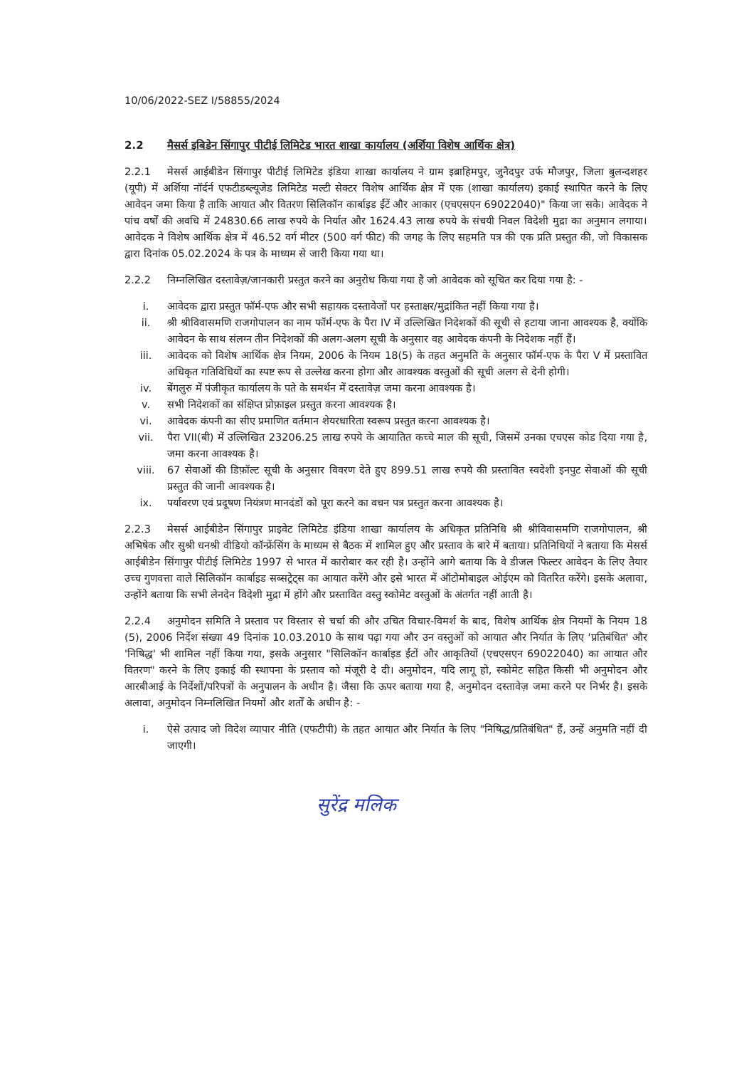10/06/2022-SEZ I/58855/2024
2.2 मैसर्स इबिडेन सिंगापुर पीटीई लिमिटेड भारत शाखा कार्यालय (अर्शिया विशेष आर्थिक क्षेत्र)
2.2.1 मेसर्स आईबीडेन सिंगापुर पीटीई लिमिटेड इंडिया शाखा कार्यालय ने ग्राम इब्राहिमपुर, जुनैदपुर उर्फ मौजपुर, जिला बुलन्दशहर (यूपी) में अर्शिया नॉर्दर्न एफटीडब्ल्यूजेड लिमिटेड मल्टी सेक्टर विशेष आर्थिक क्षेत्र में एक (शाखा कार्यालय) इकाई स्थापित करने के लिए आवेदन जमा किया है ताकि आयात और वितरण सिलिकॉन कार्बाइड ईंटें और आकार (एचएसएन 69022040)" किया जा सके। आवेदक ने पांच वर्षों की अवधि में 24830.66 लाख रुपये के निर्यात और 1624.43 लाख रुपये के संचयी निवल विदेशी मुद्रा का अनुमान लगाया। आवेदक ने विशेष आर्थिक क्षेत्र में 46.52 वर्ग मीटर (500 वर्ग फीट) की जगह के लिए सहमति पत्र की एक प्रति प्रस्तुत की, जो विकासक द्वारा दिनांक 05.02.2024 के पत्र के माध्यम से जारी किया गया था।
2.2.2 निम्नलिखित दस्तावेज़/जानकारी प्रस्तुत करने का अनुरोध किया गया है जो आवेदक को सूचित कर दिया गया है: -
i. आवेदक द्वारा प्रस्तुत फॉर्म-एफ और सभी सहायक दस्तावेजों पर हस्ताक्षर/मुद्रांकित नहीं किया गया है।
ii. श्री श्रीविवासमणि राजगोपालन का नाम फॉर्म-एफ के पैरा IV में उल्लिखित निदेशकों की सूची से हटाया जाना आवश्यक है, क्योंकि आवेदन के साथ संलग्न तीन निदेशकों की अलग-अलग सूची के अनुसार वह आवेदक कंपनी के निदेशक नहीं हैं।
iii. आवेदक को विशेष आर्थिक क्षेत्र नियम, 2006 के नियम 18(5) के तहत अनुमति के अनुसार फॉर्म-एफ के पैरा V में प्रस्तावित अधिकृत गतिविधियों का स्पष्ट रूप से उल्लेख करना होगा और आवश्यक वस्तुओं की सूची अलग से देनी होगी।
iv. बेंगलुरु में पंजीकृत कार्यालय के पते के समर्थन में दस्तावेज़ जमा करना आवश्यक है।
v. सभी निदेशकों का संक्षिप्त प्रोफ़ाइल प्रस्तुत करना आवश्यक है।
vi. आवेदक कंपनी का सीए प्रमाणित वर्तमान शेयरधारिता स्वरूप प्रस्तुत करना आवश्यक है।
vii. पैरा VII(बी) में उल्लिखित 23206.25 लाख रुपये के आयातित कच्चे माल की सूची, जिसमें उनका एचएस कोड दिया गया है, जमा करना आवश्यक है।
viii. 67 सेवाओं की डिफ़ॉल्ट सूची के अनुसार विवरण देते हुए 899.51 लाख रुपये की प्रस्तावित स्वदेशी इनपुट सेवाओं की सूची प्रस्तुत की जानी आवश्यक है।
ix. पर्यावरण एवं प्रदूषण नियंत्रण मानदंडों को पूरा करने का वचन पत्र प्रस्तुत करना आवश्यक है।
2.2.3 मेसर्स आईबीडेन सिंगापुर प्राइवेट लिमिटेड इंडिया शाखा कार्यालय के अधिकृत प्रतिनिधि श्री श्रीविवासमणि राजगोपालन, श्री अभिषेक और सुश्री धनश्री वीडियो कॉन्फ्रेंसिंग के माध्यम से बैठक में शामिल हुए और प्रस्ताव के बारे में बताया। प्रतिनिधियों ने बताया कि मेसर्स आईबीडेन सिंगापुर पीटीई लिमिटेड 1997 से भारत में कारोबार कर रही है। उन्होंने आगे बताया कि वे डीजल फिल्टर आवेदन के लिए तैयार उच्च गुणवत्ता वाले सिलिकॉन कार्बाइड सब्सट्रेट्स का आयात करेंगे और इसे भारत में ऑटोमोबाइल ओईएम को वितरित करेंगे। इसके अलावा, उन्होंने बताया कि सभी लेनदेन विदेशी मुद्रा में होंगे और प्रस्तावित वस्तु स्कोमेट वस्तुओं के अंतर्गत नहीं आती है।
2.2.4 अनुमोदन समिति ने प्रस्ताव पर विस्तार से चर्चा की और उचित विचार-विमर्श के बाद, विशेष आर्थिक क्षेत्र नियमों के नियम 18 (5), 2006 निर्देश संख्या 49 दिनांक 10.03.2010 के साथ पढ़ा गया और उन वस्तुओं को आयात और निर्यात के लिए 'प्रतिबंधित' और 'निषिद्ध' भी शामिल नहीं किया गया, इसके अनुसार "सिलिकॉन कार्बाइड ईंटों और आकृतियों (एचएसएन 69022040) का आयात और वितरण" करने के लिए इकाई की स्थापना के प्रस्ताव को मंजूरी दे दी। अनुमोदन, यदि लागू हो, स्कोमेट सहित किसी भी अनुमोदन और आरबीआई के निर्देशों/परिपत्रों के अनुपालन के अधीन है। जैसा कि ऊपर बताया गया है, अनुमोदन दस्तावेज़ जमा करने पर निर्भर है। इसके अलावा, अनुमोदन निम्नलिखित नियमों और शर्तों के अधीन है: -
i. ऐसे उत्पाद जो विदेश व्यापार नीति (एफटीपी) के तहत आयात और निर्यात के लिए "निषिद्ध/प्रतिबंधित" हैं, उन्हें अनुमति नहीं दी जाएगी।
सुरेंद्र मलिक